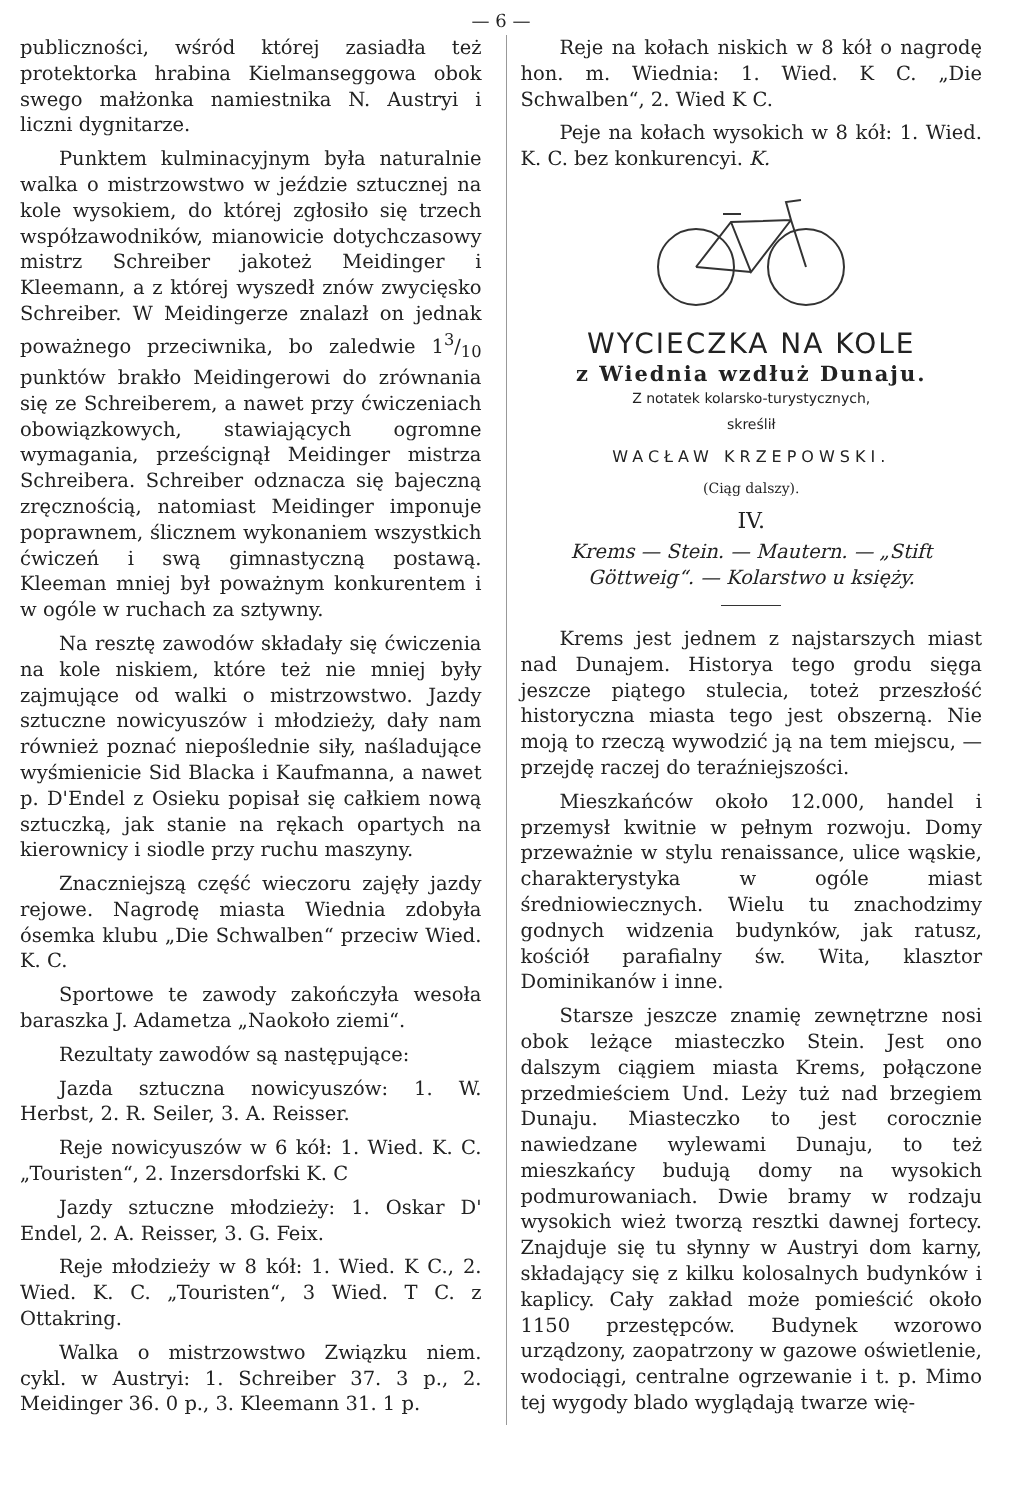— 6 —
publiczności, wśród której zasiadła też protektorka hrabina Kielmanseggowa obok swego małżonka namiestnika N. Austryi i liczni dygnitarze.
Punktem kulminacyjnym była naturalnie walka o mistrzowstwo w jeździe sztucznej na kole wysokiem, do której zgłosiło się trzech współzawodników, mianowicie dotychczasowy mistrz Schreiber jakoteż Meidinger i Kleemann, a z której wyszedł znów zwycięsko Schreiber. W Meidingerze znalazł on jednak poważnego przeciwnika, bo zaledwie 13/10 punktów brakło Meidingerowi do zrównania się ze Schreiberem, a nawet przy ćwiczeniach obowiązkowych, stawiających ogromne wymagania, prześcignął Meidinger mistrza Schreibera. Schreiber odznacza się bajeczną zręcznością, natomiast Meidinger imponuje poprawnem, ślicznem wykonaniem wszystkich ćwiczeń i swą gimnastyczną postawą. Kleeman mniej był poważnym konkurentem i w ogóle w ruchach za sztywny.
Na resztę zawodów składały się ćwiczenia na kole niskiem, które też nie mniej były zajmujące od walki o mistrzowstwo. Jazdy sztuczne nowicyuszów i młodzieży, dały nam również poznać niepoślednie siły, naśladujące wyśmienicie Sid Blacka i Kaufmanna, a nawet p. D'Endel z Osieku popisał się całkiem nową sztuczką, jak stanie na rękach opartych na kierownicy i siodle przy ruchu maszyny.
Znaczniejszą część wieczoru zajęły jazdy rejowe. Nagrodę miasta Wiednia zdobyła ósemka klubu „Die Schwalben“ przeciw Wied. K. C.
Sportowe te zawody zakończyła wesoła baraszka J. Adametza „Naokoło ziemi“.
Rezultaty zawodów są następujące:
Jazda sztuczna nowicyuszów: 1. W. Herbst, 2. R. Seiler, 3. A. Reisser.
Reje nowicyuszów w 6 kół: 1. Wied. K. C. „Touristen“, 2. Inzersdorfski K. C
Jazdy sztuczne młodzieży: 1. Oskar D' Endel, 2. A. Reisser, 3. G. Feix.
Reje młodzieży w 8 kół: 1. Wied. K C., 2. Wied. K. C. „Touristen“, 3 Wied. T C. z Ottakring.
Walka o mistrzowstwo Związku niem. cykl. w Austryi: 1. Schreiber 37. 3 p., 2. Meidinger 36. 0 p., 3. Kleemann 31. 1 p.
Reje na kołach niskich w 8 kół o nagrodę hon. m. Wiednia: 1. Wied. K C. „Die Schwalben“, 2. Wied K C.
Peje na kołach wysokich w 8 kół: 1. Wied. K. C. bez konkurencyi. K.
WYCIECZKA NA KOLE
z Wiednia wzdłuż Dunaju.
Z notatek kolarsko-turystycznych,
skreślił
WACŁAW KRZEPOWSKI.
(Ciąg dalszy).
IV.
Krems — Stein. — Mautern. — „Stift Göttweig“. — Kolarstwo u księży.
Krems jest jednem z najstarszych miast nad Dunajem. Historya tego grodu sięga jeszcze piątego stulecia, toteż przeszłość historyczna miasta tego jest obszerną. Nie moją to rzeczą wywodzić ją na tem miejscu, — przejdę raczej do teraźniejszości.
Mieszkańców około 12.000, handel i przemysł kwitnie w pełnym rozwoju. Domy przeważnie w stylu renaissance, ulice wąskie, charakterystyka w ogóle miast średniowiecznych. Wielu tu znachodzimy godnych widzenia budynków, jak ratusz, kościół parafialny św. Wita, klasztor Dominikanów i inne.
Starsze jeszcze znamię zewnętrzne nosi obok leżące miasteczko Stein. Jest ono dalszym ciągiem miasta Krems, połączone przedmieściem Und. Leży tuż nad brzegiem Dunaju. Miasteczko to jest corocznie nawiedzane wylewami Dunaju, to też mieszkańcy budują domy na wysokich podmurowaniach. Dwie bramy w rodzaju wysokich wież tworzą resztki dawnej fortecy. Znajduje się tu słynny w Austryi dom karny, składający się z kilku kolosalnych budynków i kaplicy. Cały zakład może pomieścić około 1150 przestępców. Budynek wzorowo urządzony, zaopatrzony w gazowe oświetlenie, wodociągi, centralne ogrzewanie i t. p. Mimo tej wygody blado wyglądają twarze wię-